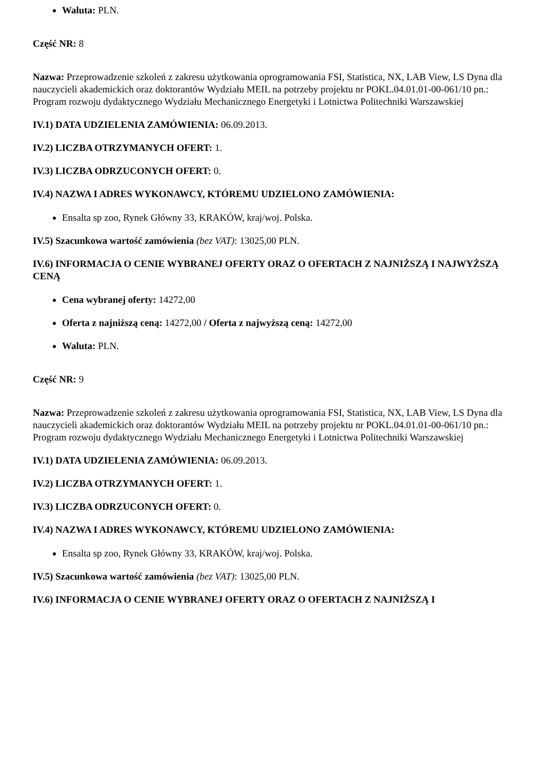Waluta: PLN.
Część NR: 8
Nazwa: Przeprowadzenie szkoleń z zakresu użytkowania oprogramowania FSI, Statistica, NX, LAB View, LS Dyna dla nauczycieli akademickich oraz doktorantów Wydziału MEIL na potrzeby projektu nr POKL.04.01.01-00-061/10 pn.: Program rozwoju dydaktycznego Wydziału Mechanicznego Energetyki i Lotnictwa Politechniki Warszawskiej
IV.1) DATA UDZIELENIA ZAMÓWIENIA: 06.09.2013.
IV.2) LICZBA OTRZYMANYCH OFERT: 1.
IV.3) LICZBA ODRZUCONYCH OFERT: 0.
IV.4) NAZWA I ADRES WYKONAWCY, KTÓREMU UDZIELONO ZAMÓWIENIA:
Ensalta sp zoo, Rynek Główny 33, KRAKÓW, kraj/woj. Polska.
IV.5) Szacunkowa wartość zamówienia (bez VAT): 13025,00 PLN.
IV.6) INFORMACJA O CENIE WYBRANEJ OFERTY ORAZ O OFERTACH Z NAJNIŻSZĄ I NAJWYŻSZĄ CENĄ
Cena wybranej oferty: 14272,00
Oferta z najniższą ceną: 14272,00 / Oferta z najwyższą ceną: 14272,00
Waluta: PLN.
Część NR: 9
Nazwa: Przeprowadzenie szkoleń z zakresu użytkowania oprogramowania FSI, Statistica, NX, LAB View, LS Dyna dla nauczycieli akademickich oraz doktorantów Wydziału MEIL na potrzeby projektu nr POKL.04.01.01-00-061/10 pn.: Program rozwoju dydaktycznego Wydziału Mechanicznego Energetyki i Lotnictwa Politechniki Warszawskiej
IV.1) DATA UDZIELENIA ZAMÓWIENIA: 06.09.2013.
IV.2) LICZBA OTRZYMANYCH OFERT: 1.
IV.3) LICZBA ODRZUCONYCH OFERT: 0.
IV.4) NAZWA I ADRES WYKONAWCY, KTÓREMU UDZIELONO ZAMÓWIENIA:
Ensalta sp zoo, Rynek Główny 33, KRAKÓW, kraj/woj. Polska.
IV.5) Szacunkowa wartość zamówienia (bez VAT): 13025,00 PLN.
IV.6) INFORMACJA O CENIE WYBRANEJ OFERTY ORAZ O OFERTACH Z NAJNIŻSZĄ I